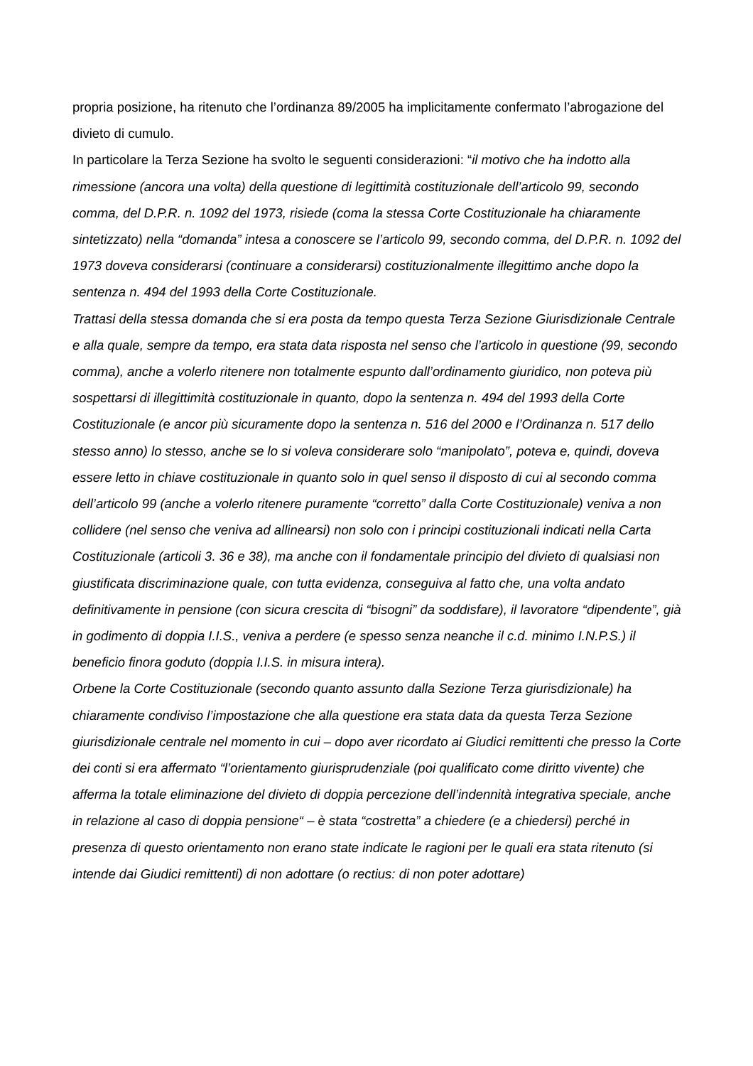propria posizione, ha ritenuto che l’ordinanza 89/2005 ha implicitamente confermato l’abrogazione del divieto di cumulo.
In particolare la Terza Sezione ha svolto le seguenti considerazioni: “il motivo che ha indotto alla rimessione (ancora una volta) della questione di legittimità costituzionale dell’articolo 99, secondo comma, del D.P.R. n. 1092 del 1973, risiede (coma la stessa Corte Costituzionale ha chiaramente sintetizzato) nella “domanda” intesa a conoscere se l’articolo 99, secondo comma, del D.P.R. n. 1092 del 1973 doveva considerarsi (continuare a considerarsi) costituzionalmente illegittimo anche dopo la sentenza n. 494 del 1993 della Corte Costituzionale.
Trattasi della stessa domanda che si era posta da tempo questa Terza Sezione Giurisdizionale Centrale e alla quale, sempre da tempo, era stata data risposta nel senso che l’articolo in questione (99, secondo comma), anche a volerlo ritenere non totalmente espunto dall’ordinamento giuridico, non poteva più sospettarsi di illegittimità costituzionale in quanto, dopo la sentenza n. 494 del 1993 della Corte Costituzionale (e ancor più sicuramente dopo la sentenza n. 516 del 2000 e l’Ordinanza n. 517 dello stesso anno) lo stesso, anche se lo si voleva considerare solo “manipolato”, poteva e, quindi, doveva essere letto in chiave costituzionale in quanto solo in quel senso il disposto di cui al secondo comma dell’articolo 99 (anche a volerlo ritenere puramente “corretto” dalla Corte Costituzionale) veniva a non collidere (nel senso che veniva ad allinearsi) non solo con i principi costituzionali indicati nella Carta Costituzionale (articoli 3. 36 e 38), ma anche con il fondamentale principio del divieto di qualsiasi non giustificata discriminazione quale, con tutta evidenza, conseguiva al fatto che, una volta andato definitivamente in pensione (con sicura crescita di “bisogni” da soddisfare), il lavoratore “dipendente”, già in godimento di doppia I.I.S., veniva a perdere (e spesso senza neanche il c.d. minimo I.N.P.S.) il beneficio finora goduto (doppia I.I.S. in misura intera).
Orbene la Corte Costituzionale (secondo quanto assunto dalla Sezione Terza giurisdizionale) ha chiaramente condiviso l’impostazione che alla questione era stata data da questa Terza Sezione giurisdizionale centrale nel momento in cui – dopo aver ricordato ai Giudici remittenti che presso la Corte dei conti si era affermato “l’orientamento giurisprudenziale (poi qualificato come diritto vivente) che afferma la totale eliminazione del divieto di doppia percezione dell’indennità integrativa speciale, anche in relazione al caso di doppia pensione“ – è stata “costretta” a chiedere (e a chiedersi) perché in presenza di questo orientamento non erano state indicate le ragioni per le quali era stata ritenuto (si intende dai Giudici remittenti) di non adottare (o rectius: di non poter adottare)